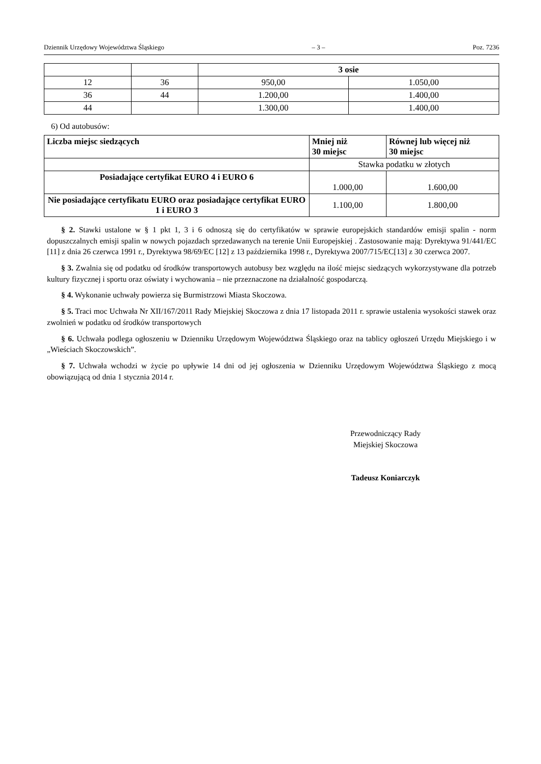Dziennik Urzędowy Województwa Śląskiego – 3 – Poz. 7236
| | | 3 osie | |
| 12 | 36 | 950,00 | 1.050,00 |
| 36 | 44 | 1.200,00 | 1.400,00 |
| 44 | | 1.300,00 | 1.400,00 |
6) Od autobusów:
| Liczba miejsc siedzących | Mniej niż 30 miejsc | Równej lub więcej niż 30 miejsc |
| --- | --- | --- |
| | Stawka podatku w złotych | |
| Posiadające certyfikat EURO 4 i EURO 6 | 1.000,00 | 1.600,00 |
| Nie posiadające certyfikatu EURO oraz posiadające certyfikat EURO 1 i EURO 3 | 1.100,00 | 1.800,00 |
§ 2. Stawki ustalone w § 1 pkt 1, 3 i 6 odnoszą się do certyfikatów w sprawie europejskich standardów emisji spalin - norm dopuszczalnych emisji spalin w nowych pojazdach sprzedawanych na terenie Unii Europejskiej . Zastosowanie mają: Dyrektywa 91/441/EC [11] z dnia 26 czerwca 1991 r., Dyrektywa 98/69/EC [12] z 13 października 1998 r., Dyrektywa 2007/715/EC[13] z 30 czerwca 2007.
§ 3. Zwalnia się od podatku od środków transportowych autobusy bez względu na ilość miejsc siedzących wykorzystywane dla potrzeb kultury fizycznej i sportu oraz oświaty i wychowania – nie przeznaczone na działalność gospodarczą.
§ 4. Wykonanie uchwały powierza się Burmistrzowi Miasta Skoczowa.
§ 5. Traci moc Uchwała Nr XII/167/2011 Rady Miejskiej Skoczowa z dnia 17 listopada 2011 r. sprawie ustalenia wysokości stawek oraz zwolnień w podatku od środków transportowych
§ 6. Uchwała podlega ogłoszeniu w Dzienniku Urzędowym Województwa Śląskiego oraz na tablicy ogłoszeń Urzędu Miejskiego i w „Wieściach Skoczowskich”.
§ 7. Uchwała wchodzi w życie po upływie 14 dni od jej ogłoszenia w Dzienniku Urzędowym Województwa Śląskiego z mocą obowiązującą od dnia 1 stycznia 2014 r.
Przewodniczący Rady
Miejskiej Skoczowa
Tadeusz Koniarczyk